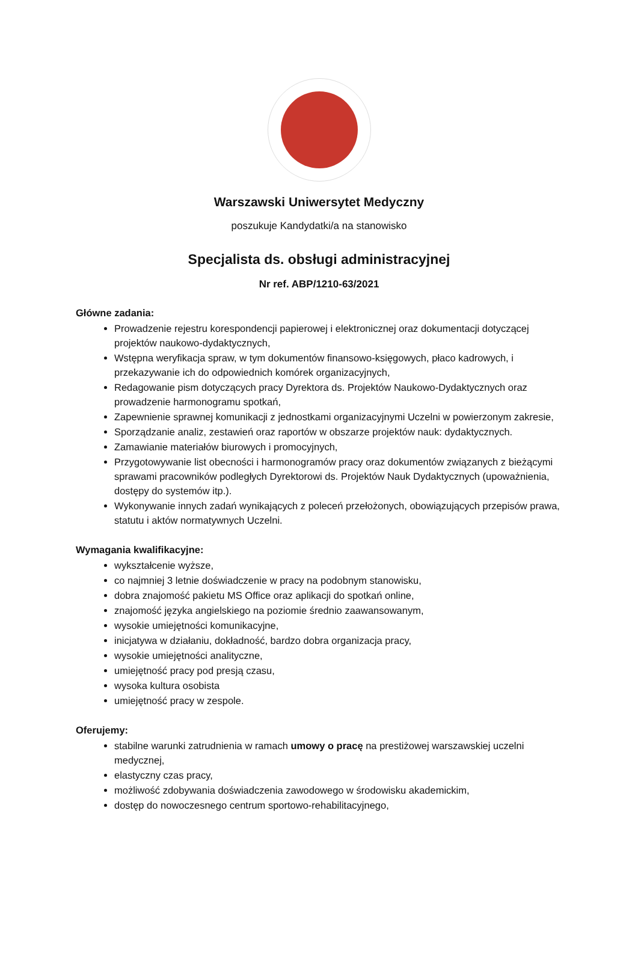Warszawski Uniwersytet Medyczny
poszukuje Kandydatki/a na stanowisko
Specjalista ds. obsługi administracyjnej
Nr ref. ABP/1210-63/2021
Główne zadania:
Prowadzenie rejestru korespondencji papierowej i elektronicznej oraz dokumentacji dotyczącej projektów naukowo-dydaktycznych,
Wstępna weryfikacja spraw, w tym dokumentów finansowo-księgowych, płaco kadrowych, i przekazywanie ich do odpowiednich komórek organizacyjnych,
Redagowanie pism dotyczących pracy Dyrektora ds. Projektów Naukowo-Dydaktycznych oraz prowadzenie harmonogramu spotkań,
Zapewnienie sprawnej komunikacji z jednostkami organizacyjnymi Uczelni w powierzonym zakresie,
Sporządzanie analiz, zestawień oraz raportów w obszarze projektów nauk: dydaktycznych.
Zamawianie materiałów biurowych i promocyjnych,
Przygotowywanie list obecności i harmonogramów pracy oraz dokumentów związanych z bieżącymi sprawami pracowników podległych Dyrektorowi ds. Projektów Nauk Dydaktycznych (upoważnienia, dostępy do systemów itp.).
Wykonywanie innych zadań wynikających z poleceń przełożonych, obowiązujących przepisów prawa, statutu i aktów normatywnych Uczelni.
Wymagania kwalifikacyjne:
wykształcenie wyższe,
co najmniej 3 letnie doświadczenie w pracy na podobnym stanowisku,
dobra znajomość pakietu MS Office oraz aplikacji do spotkań online,
znajomość języka angielskiego na poziomie średnio zaawansowanym,
wysokie umiejętności komunikacyjne,
inicjatywa w działaniu, dokładność, bardzo dobra organizacja pracy,
wysokie umiejętności analityczne,
umiejętność pracy pod presją czasu,
wysoka kultura osobista
umiejętność pracy w zespole.
Oferujemy:
stabilne warunki zatrudnienia w ramach umowy o pracę na prestiżowej warszawskiej uczelni medycznej,
elastyczny czas pracy,
możliwość zdobywania doświadczenia zawodowego w środowisku akademickim,
dostęp do nowoczesnego centrum sportowo-rehabilitacyjnego,